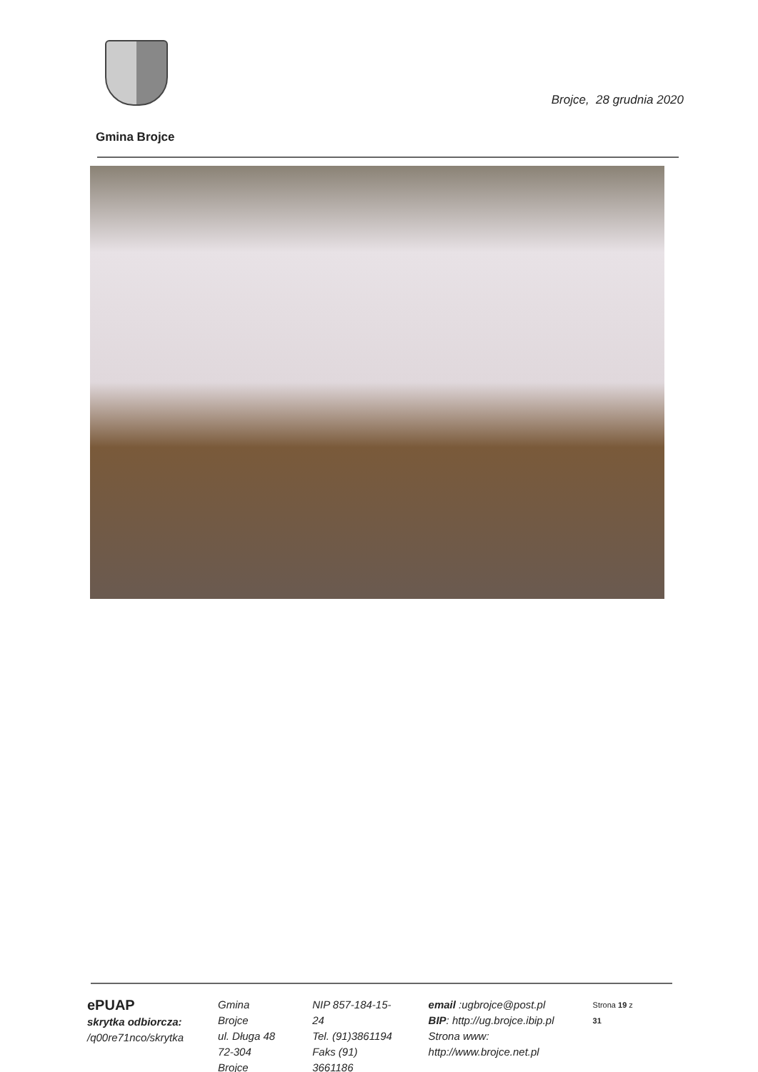Brojce, 28 grudnia 2020
Gmina Brojce
ePUAP
skrytka odbiorcza:
/q00re71nco/skrytka
Gmina Brojce
ul. Długa 48
72-304 Brojce
NIP 857-184-15-24
Tel. (91)3861194
Faks (91) 3661186
email :ugbrojce@post.pl
BIP: http://ug.brojce.ibip.pl
Strona www: http://www.brojce.net.pl
Strona 19 z 31